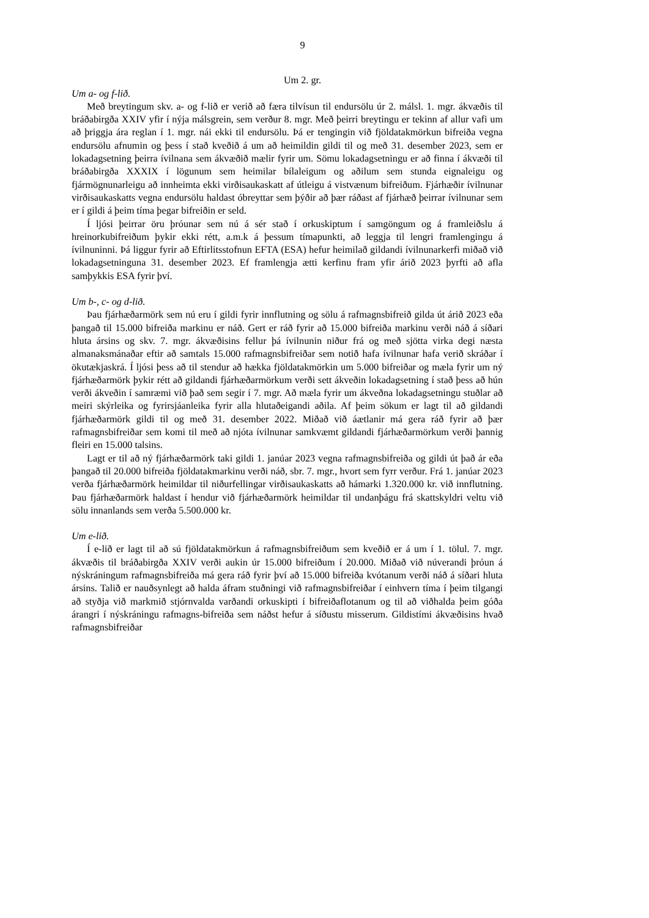9
Um 2. gr.
Um a- og f-lið.
Með breytingum skv. a- og f-lið er verið að færa tilvísun til endursölu úr 2. málsl. 1. mgr. ákvæðis til bráðabirgða XXIV yfir í nýja málsgrein, sem verður 8. mgr. Með þeirri breytingu er tekinn af allur vafi um að þriggja ára reglan í 1. mgr. nái ekki til endursölu. Þá er tengingin við fjöldatakmörkun bifreiða vegna endursölu afnumin og þess í stað kveðið á um að heimildin gildi til og með 31. desember 2023, sem er lokadagsetning þeirra ívilnana sem ákvæðið mælir fyrir um. Sömu lokadagsetningu er að finna í ákvæði til bráðabirgða XXXIX í lögunum sem heimilar bílaleigum og aðilum sem stunda eignaleigu og fjármögnunarleigu að innheimta ekki virðisaukaskatt af útleigu á vistvænum bifreiðum. Fjárhæðir ívilnunar virðisaukaskatts vegna endursölu haldast óbreyttar sem þýðir að þær ráðast af fjárhæð þeirrar ívilnunar sem er í gildi á þeim tíma þegar bifreiðin er seld.
Í ljósi þeirrar öru þróunar sem nú á sér stað í orkuskiptum í samgöngum og á framleiðslu á hreinorkubifreiðum þykir ekki rétt, a.m.k á þessum tímapunkti, að leggja til lengri framlengingu á ívilnuninni. Þá liggur fyrir að Eftirlitsstofnun EFTA (ESA) hefur heimilað gildandi ívilnunarkerfi miðað við lokadagsetninguna 31. desember 2023. Ef framlengja ætti kerfinu fram yfir árið 2023 þyrfti að afla samþykkis ESA fyrir því.
Um b-, c- og d-lið.
Þau fjárhæðarmörk sem nú eru í gildi fyrir innflutning og sölu á rafmagnsbifreið gilda út árið 2023 eða þangað til 15.000 bifreiða markinu er náð. Gert er ráð fyrir að 15.000 bifreiða markinu verði náð á síðari hluta ársins og skv. 7. mgr. ákvæðisins fellur þá ívilnunin niður frá og með sjötta virka degi næsta almanaksmánaðar eftir að samtals 15.000 rafmagnsbifreiðar sem notið hafa ívilnunar hafa verið skráðar í ökutækjaskrá. Í ljósi þess að til stendur að hækka fjöldatakmörkin um 5.000 bifreiðar og mæla fyrir um ný fjárhæðarmörk þykir rétt að gildandi fjárhæðarmörkum verði sett ákveðin lokadagsetning í stað þess að hún verði ákveðin í samræmi við það sem segir í 7. mgr. Að mæla fyrir um ákveðna lokadagsetningu stuðlar að meiri skýrleika og fyrirsjáanleika fyrir alla hlutaðeigandi aðila. Af þeim sökum er lagt til að gildandi fjárhæðarmörk gildi til og með 31. desember 2022. Miðað við áætlanir má gera ráð fyrir að þær rafmagnsbifreiðar sem komi til með að njóta ívilnunar samkvæmt gildandi fjárhæðarmörkum verði þannig fleiri en 15.000 talsins.
Lagt er til að ný fjárhæðarmörk taki gildi 1. janúar 2023 vegna rafmagnsbifreiða og gildi út það ár eða þangað til 20.000 bifreiða fjöldatakmarkinu verði náð, sbr. 7. mgr., hvort sem fyrr verður. Frá 1. janúar 2023 verða fjárhæðarmörk heimildar til niðurfellingar virðisaukaskatts að hámarki 1.320.000 kr. við innflutning. Þau fjárhæðarmörk haldast í hendur við fjárhæðarmörk heimildar til undanþágu frá skattskyldri veltu við sölu innanlands sem verða 5.500.000 kr.
Um e-lið.
Í e-lið er lagt til að sú fjöldatakmörkun á rafmagnsbifreiðum sem kveðið er á um í 1. tölul. 7. mgr. ákvæðis til bráðabirgða XXIV verði aukin úr 15.000 bifreiðum í 20.000. Miðað við núverandi þróun á nýskráningum rafmagnsbifreiða má gera ráð fyrir því að 15.000 bifreiða kvótanum verði náð á síðari hluta ársins. Talið er nauðsynlegt að halda áfram stuðningi við rafmagnsbifreiðar í einhvern tíma í þeim tilgangi að styðja við markmið stjórnvalda varðandi orkuskipti í bifreiðaflotanum og til að viðhalda þeim góða árangri í nýskráningu rafmagns-bifreiða sem náðst hefur á síðustu misserum. Gildistími ákvæðisins hvað rafmagnsbifreiðar